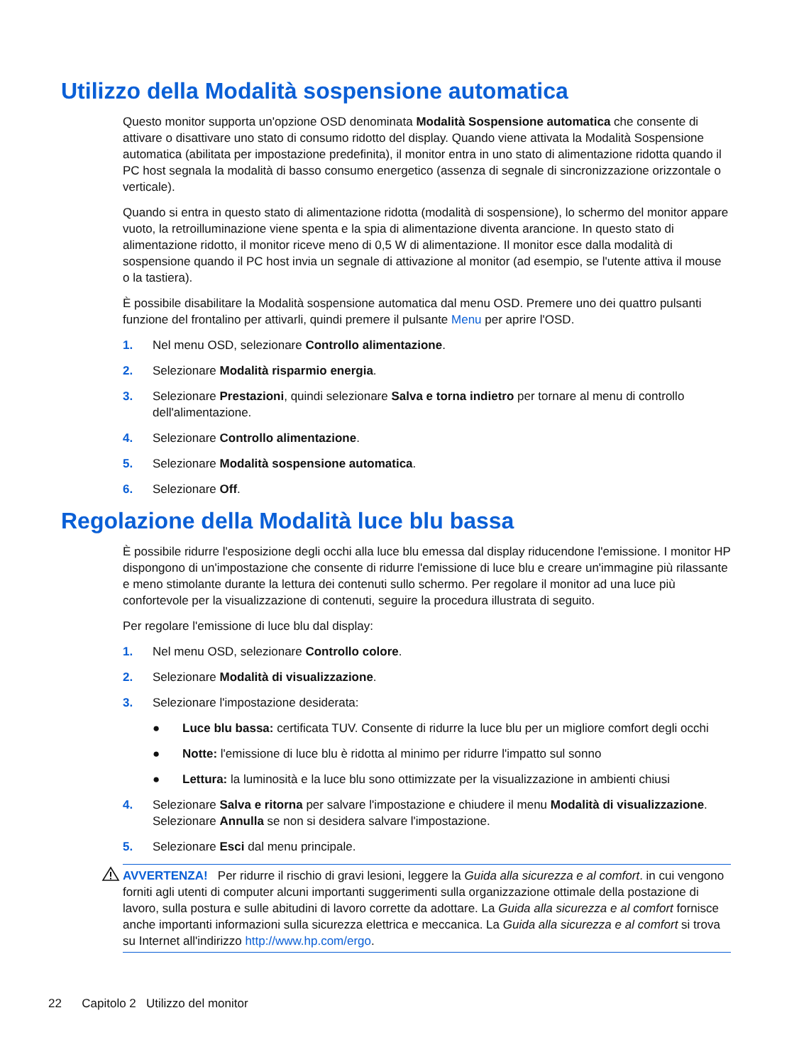Utilizzo della Modalità sospensione automatica
Questo monitor supporta un'opzione OSD denominata Modalità Sospensione automatica che consente di attivare o disattivare uno stato di consumo ridotto del display. Quando viene attivata la Modalità Sospensione automatica (abilitata per impostazione predefinita), il monitor entra in uno stato di alimentazione ridotta quando il PC host segnala la modalità di basso consumo energetico (assenza di segnale di sincronizzazione orizzontale o verticale).
Quando si entra in questo stato di alimentazione ridotta (modalità di sospensione), lo schermo del monitor appare vuoto, la retroilluminazione viene spenta e la spia di alimentazione diventa arancione. In questo stato di alimentazione ridotto, il monitor riceve meno di 0,5 W di alimentazione. Il monitor esce dalla modalità di sospensione quando il PC host invia un segnale di attivazione al monitor (ad esempio, se l'utente attiva il mouse o la tastiera).
È possibile disabilitare la Modalità sospensione automatica dal menu OSD. Premere uno dei quattro pulsanti funzione del frontalino per attivarli, quindi premere il pulsante Menu per aprire l'OSD.
1. Nel menu OSD, selezionare Controllo alimentazione.
2. Selezionare Modalità risparmio energia.
3. Selezionare Prestazioni, quindi selezionare Salva e torna indietro per tornare al menu di controllo dell'alimentazione.
4. Selezionare Controllo alimentazione.
5. Selezionare Modalità sospensione automatica.
6. Selezionare Off.
Regolazione della Modalità luce blu bassa
È possibile ridurre l'esposizione degli occhi alla luce blu emessa dal display riducendone l'emissione. I monitor HP dispongono di un'impostazione che consente di ridurre l'emissione di luce blu e creare un'immagine più rilassante e meno stimolante durante la lettura dei contenuti sullo schermo. Per regolare il monitor ad una luce più confortevole per la visualizzazione di contenuti, seguire la procedura illustrata di seguito.
Per regolare l'emissione di luce blu dal display:
1. Nel menu OSD, selezionare Controllo colore.
2. Selezionare Modalità di visualizzazione.
3. Selezionare l'impostazione desiderata:
● Luce blu bassa: certificata TUV. Consente di ridurre la luce blu per un migliore comfort degli occhi
● Notte: l'emissione di luce blu è ridotta al minimo per ridurre l'impatto sul sonno
● Lettura: la luminosità e la luce blu sono ottimizzate per la visualizzazione in ambienti chiusi
4. Selezionare Salva e ritorna per salvare l'impostazione e chiudere il menu Modalità di visualizzazione. Selezionare Annulla se non si desidera salvare l'impostazione.
5. Selezionare Esci dal menu principale.
AVVERTENZA! Per ridurre il rischio di gravi lesioni, leggere la Guida alla sicurezza e al comfort. in cui vengono forniti agli utenti di computer alcuni importanti suggerimenti sulla organizzazione ottimale della postazione di lavoro, sulla postura e sulle abitudini di lavoro corrette da adottare. La Guida alla sicurezza e al comfort fornisce anche importanti informazioni sulla sicurezza elettrica e meccanica. La Guida alla sicurezza e al comfort si trova su Internet all'indirizzo http://www.hp.com/ergo.
22 Capitolo 2 Utilizzo del monitor